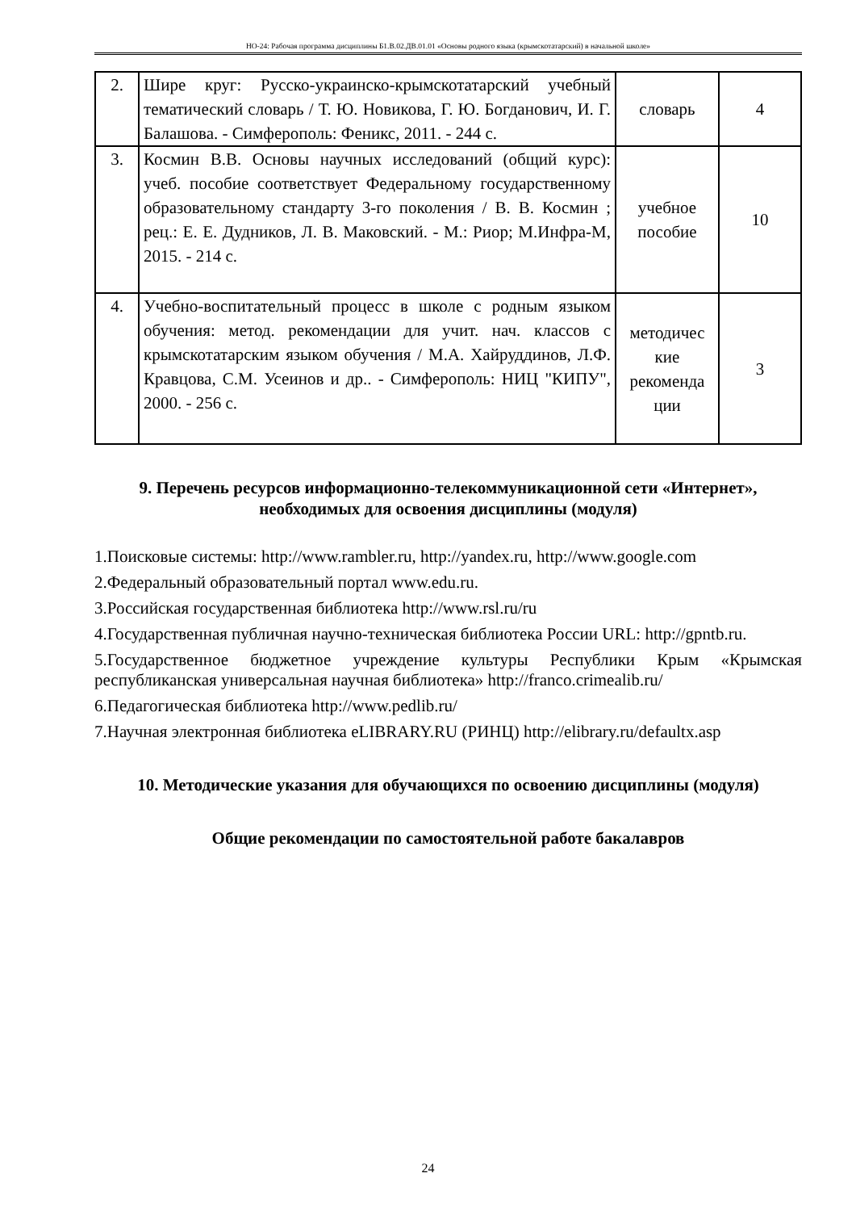НО-24: Рабочая программа дисциплины Б1.В.02.ДВ.01.01 «Основы родного языка (крымскотатарский) в начальной школе»
| 2. | Шире круг: Русско-украинско-крымскотатарский учебный тематический словарь / Т. Ю. Новикова, Г. Ю. Богданович, И. Г. Балашова. - Симферополь: Феникс, 2011. - 244 с. | словарь | 4 |
| 3. | Космин В.В. Основы научных исследований (общий курс): учеб. пособие соответствует Федеральному государственному образовательному стандарту 3-го поколения / В. В. Космин ; рец.: Е. Е. Дудников, Л. В. Маковский. - М.: Риор; М.Инфра-М, 2015. - 214 с. | учебное пособие | 10 |
| 4. | Учебно-воспитательный процесс в школе с родным языком обучения: метод. рекомендации для учит. нач. классов с крымскотатарским языком обучения / М.А. Хайруддинов, Л.Ф. Кравцова, С.М. Усеинов и др.. - Симферополь: НИЦ "КИПУ", 2000. - 256 с. | методичес кие рекоменда ции | 3 |
9. Перечень ресурсов информационно-телекоммуникационной сети «Интернет», необходимых для освоения дисциплины (модуля)
1.Поисковые системы: http://www.rambler.ru, http://yandex.ru, http://www.google.com
2.Федеральный образовательный портал www.edu.ru.
3.Российская государственная библиотека http://www.rsl.ru/ru
4.Государственная публичная научно-техническая библиотека России URL: http://gpntb.ru.
5.Государственное бюджетное учреждение культуры Республики Крым «Крымская республиканская универсальная научная библиотека» http://franco.crimealib.ru/
6.Педагогическая библиотека http://www.pedlib.ru/
7.Научная электронная библиотека eLIBRARY.RU (РИНЦ) http://elibrary.ru/defaultx.asp
10. Методические указания для обучающихся по освоению дисциплины (модуля)
Общие рекомендации по самостоятельной работе бакалавров
24